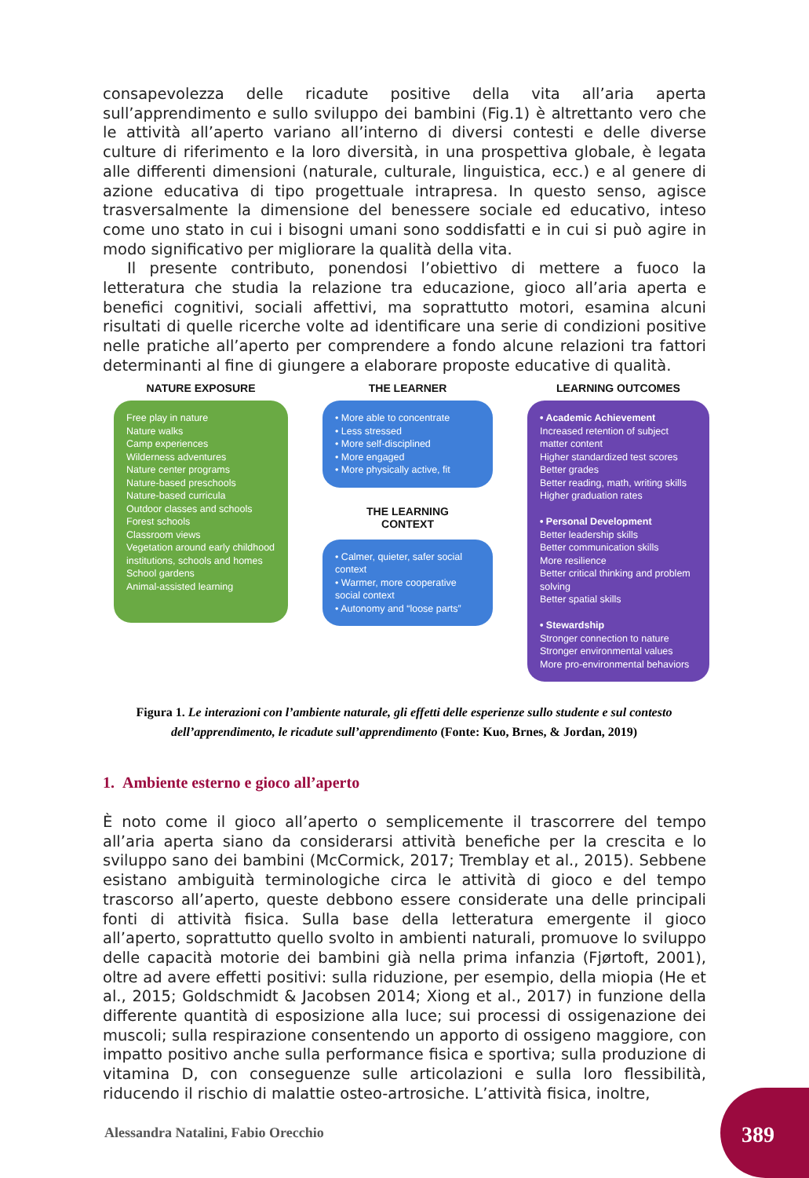consapevolezza delle ricadute positive della vita all’aria aperta sull’apprendimento e sullo sviluppo dei bambini (Fig.1) è altrettanto vero che le attività all’aperto variano all’interno di diversi contesti e delle diverse culture di riferimento e la loro diversità, in una prospettiva globale, è legata alle differenti dimensioni (naturale, culturale, linguistica, ecc.) e al genere di azione educativa di tipo progettuale intrapresa. In questo senso, agisce trasversalmente la dimensione del benessere sociale ed educativo, inteso come uno stato in cui i bisogni umani sono soddisfatti e in cui si può agire in modo significativo per migliorare la qualità della vita.
Il presente contributo, ponendosi l’obiettivo di mettere a fuoco la letteratura che studia la relazione tra educazione, gioco all’aria aperta e benefici cognitivi, sociali affettivi, ma soprattutto motori, esamina alcuni risultati di quelle ricerche volte ad identificare una serie di condizioni positive nelle pratiche all’aperto per comprendere a fondo alcune relazioni tra fattori determinanti al fine di giungere a elaborare proposte educative di qualità.
NATURE EXPOSURE
Free play in nature
Nature walks
Camp experiences
Wilderness adventures
Nature center programs
Nature-based preschools
Nature-based curricula
Outdoor classes and schools
Forest schools
Classroom views
Vegetation around early childhood institutions, schools and homes
School gardens
Animal-assisted learning
THE LEARNER
• More able to concentrate
• Less stressed
• More self-disciplined
• More engaged
• More physically active, fit
THE LEARNING
CONTEXT
• Calmer, quieter, safer social context
• Warmer, more cooperative social context
• Autonomy and “loose parts”
LEARNING OUTCOMES
• Academic Achievement
Increased retention of subject matter content
Higher standardized test scores
Better grades
Better reading, math, writing skills
Higher graduation rates
• Personal Development
Better leadership skills
Better communication skills
More resilience
Better critical thinking and problem solving
Better spatial skills
• Stewardship
Stronger connection to nature
Stronger environmental values
More pro-environmental behaviors
Figura 1. Le interazioni con l’ambiente naturale, gli effetti delle esperienze sullo studente e sul contesto dell’apprendimento, le ricadute sull’apprendimento (Fonte: Kuo, Brnes, & Jordan, 2019)
1. Ambiente esterno e gioco all’aperto
È noto come il gioco all’aperto o semplicemente il trascorrere del tempo all’aria aperta siano da considerarsi attività benefiche per la crescita e lo sviluppo sano dei bambini (McCormick, 2017; Tremblay et al., 2015). Sebbene esistano ambiguità terminologiche circa le attività di gioco e del tempo trascorso all’aperto, queste debbono essere considerate una delle principali fonti di attività fisica. Sulla base della letteratura emergente il gioco all’aperto, soprattutto quello svolto in ambienti naturali, promuove lo sviluppo delle capacità motorie dei bambini già nella prima infanzia (Fjørtoft, 2001), oltre ad avere effetti positivi: sulla riduzione, per esempio, della miopia (He et al., 2015; Goldschmidt & Jacobsen 2014; Xiong et al., 2017) in funzione della differente quantità di esposizione alla luce; sui processi di ossigenazione dei muscoli; sulla respirazione consentendo un apporto di ossigeno maggiore, con impatto positivo anche sulla performance fisica e sportiva; sulla produzione di vitamina D, con conseguenze sulle articolazioni e sulla loro flessibilità, riducendo il rischio di malattie osteo-artrosiche. L’attività fisica, inoltre,
Alessandra Natalini, Fabio Orecchio
389